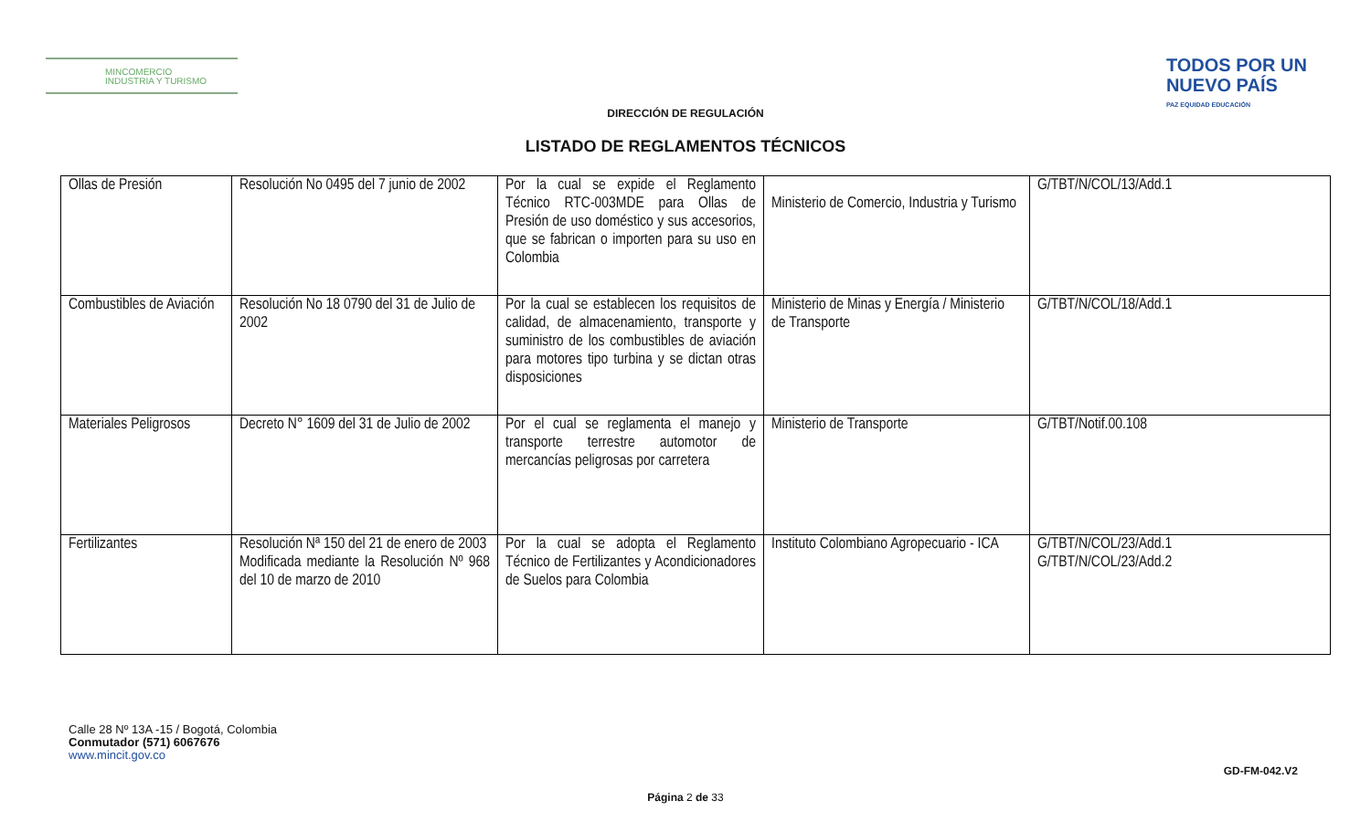MINCOMERCIO
INDUSTRIA Y TURISMO
TODOS POR UN
NUEVO PAÍS
PAZ EQUIDAD EDUCACIÓN
DIRECCIÓN DE REGULACIÓN
LISTADO DE REGLAMENTOS TÉCNICOS
| Ollas de Presión | Resolución No 0495 del 7 junio de 2002 | Por la cual se expide el Reglamento Técnico RTC-003MDE para Ollas de Presión de uso doméstico y sus accesorios, que se fabrican o importen para su uso en Colombia | Ministerio de Comercio, Industria y Turismo | G/TBT/N/COL/13/Add.1 |
| Combustibles de Aviación | Resolución No 18 0790 del 31 de Julio de 2002 | Por la cual se establecen los requisitos de calidad, de almacenamiento, transporte y suministro de los combustibles de aviación para motores tipo turbina y se dictan otras disposiciones | Ministerio de Minas y Energía / Ministerio de Transporte | G/TBT/N/COL/18/Add.1 |
| Materiales Peligrosos | Decreto N° 1609 del 31 de Julio de 2002 | Por el cual se reglamenta el manejo y transporte terrestre automotor de mercancías peligrosas por carretera | Ministerio de Transporte | G/TBT/Notif.00.108 |
| Fertilizantes | Resolución Nª 150 del 21 de enero de 2003 Modificada mediante la Resolución Nº 968 del 10 de marzo de 2010 | Por la cual se adopta el Reglamento Técnico de Fertilizantes y Acondicionadores de Suelos para Colombia | Instituto Colombiano Agropecuario - ICA | G/TBT/N/COL/23/Add.1 G/TBT/N/COL/23/Add.2 |
Calle 28 Nº 13A -15 / Bogotá, Colombia
Conmutador (571) 6067676
www.mincit.gov.co
GD-FM-042.V2
Página 2 de 33